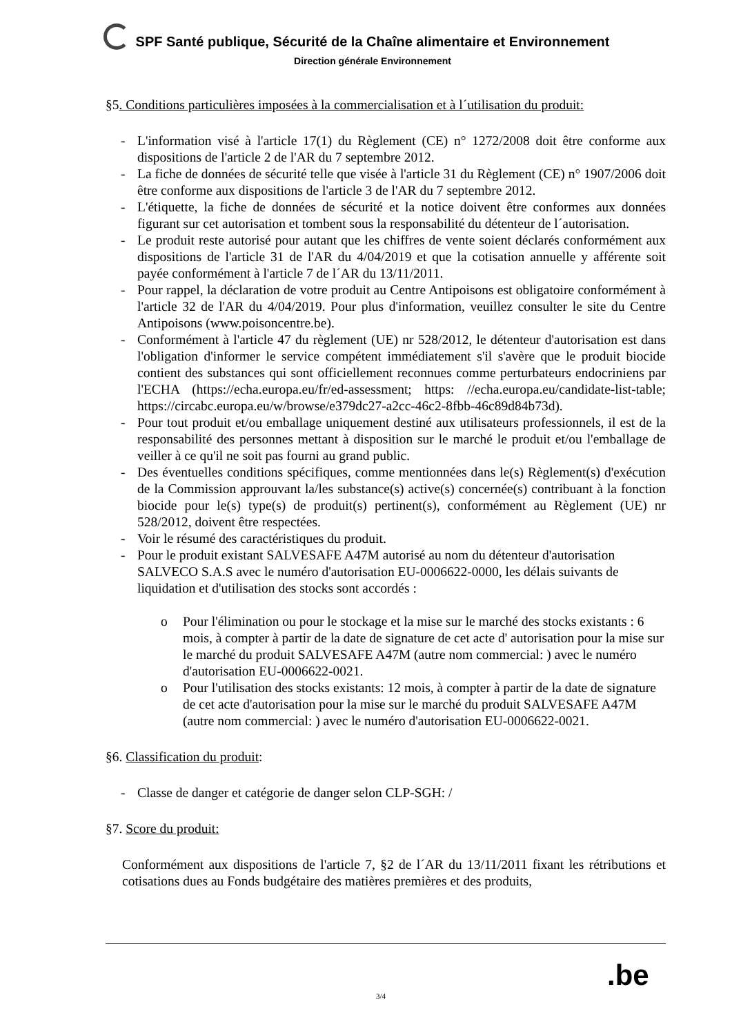SPF Santé publique, Sécurité de la Chaîne alimentaire et Environnement
Direction générale Environnement
§5. Conditions particulières imposées à la commercialisation et à l´utilisation du produit:
- L'information visé à l'article 17(1) du Règlement (CE) n° 1272/2008 doit être conforme aux dispositions de l'article 2 de l'AR du 7 septembre 2012.
- La fiche de données de sécurité telle que visée à l'article 31 du Règlement (CE) n° 1907/2006 doit être conforme aux dispositions de l'article 3 de l'AR du 7 septembre 2012.
- L'étiquette, la fiche de données de sécurité et la notice doivent être conformes aux données figurant sur cet autorisation et tombent sous la responsabilité du détenteur de l´autorisation.
- Le produit reste autorisé pour autant que les chiffres de vente soient déclarés conformément aux dispositions de l'article 31 de l'AR du 4/04/2019 et que la cotisation annuelle y afférente soit payée conformément à l'article 7 de l´AR du 13/11/2011.
- Pour rappel, la déclaration de votre produit au Centre Antipoisons est obligatoire conformément à l'article 32 de l'AR du 4/04/2019. Pour plus d'information, veuillez consulter le site du Centre Antipoisons (www.poisoncentre.be).
- Conformément à l'article 47 du règlement (UE) nr 528/2012, le détenteur d'autorisation est dans l'obligation d'informer le service compétent immédiatement s'il s'avère que le produit biocide contient des substances qui sont officiellement reconnues comme perturbateurs endocriniens par l'ECHA (https://echa.europa.eu/fr/ed-assessment; https: //echa.europa.eu/candidate-list-table; https://circabc.europa.eu/w/browse/e379dc27-a2cc-46c2-8fbb-46c89d84b73d).
- Pour tout produit et/ou emballage uniquement destiné aux utilisateurs professionnels, il est de la responsabilité des personnes mettant à disposition sur le marché le produit et/ou l'emballage de veiller à ce qu'il ne soit pas fourni au grand public.
- Des éventuelles conditions spécifiques, comme mentionnées dans le(s) Règlement(s) d'exécution de la Commission approuvant la/les substance(s) active(s) concernée(s) contribuant à la fonction biocide pour le(s) type(s) de produit(s) pertinent(s), conformément au Règlement (UE) nr 528/2012, doivent être respectées.
- Voir le résumé des caractéristiques du produit.
- Pour le produit existant SALVESAFE A47M autorisé au nom du détenteur d'autorisation SALVECO S.A.S avec le numéro d'autorisation EU-0006622-0000, les délais suivants de liquidation et d'utilisation des stocks sont accordés :
o Pour l'élimination ou pour le stockage et la mise sur le marché des stocks existants : 6 mois, à compter à partir de la date de signature de cet acte d' autorisation pour la mise sur le marché du produit SALVESAFE A47M (autre nom commercial: ) avec le numéro d'autorisation EU-0006622-0021.
o Pour l'utilisation des stocks existants: 12 mois, à compter à partir de la date de signature de cet acte d'autorisation pour la mise sur le marché du produit SALVESAFE A47M (autre nom commercial: ) avec le numéro d'autorisation EU-0006622-0021.
§6. Classification du produit:
- Classe de danger et catégorie de danger selon CLP-SGH: /
§7. Score du produit:
Conformément aux dispositions de l'article 7, §2 de l´AR du 13/11/2011 fixant les rétributions et cotisations dues au Fonds budgétaire des matières premières et des produits,
3/4 .be